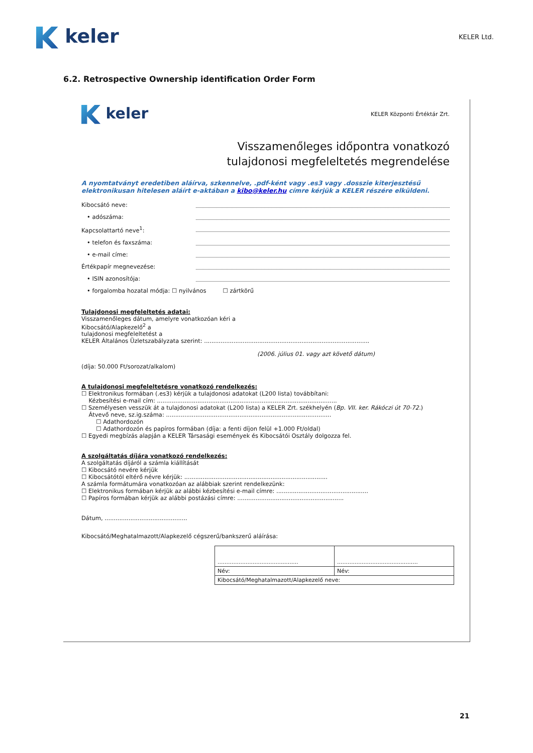keler
KELER Ltd.
6.2. Retrospective Ownership identification Order Form
keler
KELER Központi Értéktár Zrt.
Visszamenőleges időpontra vonatkozó
tulajdonosi megfeleltetés megrendelése
A nyomtatványt eredetiben aláírva, szkennelve, .pdf-ként vagy .es3 vagy .dosszie kiterjesztésű elektronikusan hitelesen aláírt e-aktában a kibo@keler.hu címre kérjük a KELER részére elküldeni.
Kibocsátó neve:
• adószáma:
Kapcsolattartó neve<sup>1</sup>:
• telefon és faxszáma:
• e-mail címe:
Értékpapír megnevezése:
• ISIN azonosítója:
• forgalomba hozatal módja: ☐ nyilvános ☐ zártkörű
Tulajdonosi megfeleltetés adatai:
Visszamenőleges dátum, amelyre vonatkozóan kéri a
Kibocsátó/Alapkezelő<sup>2</sup> a
tulajdonosi megfeleltetést a
KELER Általános Üzletszabályzata szerint: ..........................................................................................
(2006. július 01. vagy azt követő dátum)
(díja: 50.000 Ft/sorozat/alkalom)
A tulajdonosi megfeleltetésre vonatkozó rendelkezés:
☐ Elektronikus formában (.es3) kérjük a tulajdonosi adatokat (L200 lista) továbbítani:
Kézbesítési e-mail cím: ..................................................................................................
☐ Személyesen vesszük át a tulajdonosi adatokat (L200 lista) a KELER Zrt. székhelyén (Bp. VII. ker. Rákóczi út 70-72.)
Átvevő neve, sz.ig.száma: ..........................................................................................
☐ Adathordozón
☐ Adathordozón és papíros formában (díja: a fenti díjon felül +1.000 Ft/oldal)
☐ Egyedi megbízás alapján a KELER Társasági események és Kibocsátói Osztály dolgozza fel.
A szolgáltatás díjára vonatkozó rendelkezés:
A szolgáltatás díjáról a számla kiállítását
☐ Kibocsátó nevére kérjük
☐ Kibocsátótól eltérő névre kérjük: ..............................................................................
A számla formátumára vonatkozóan az alábbiak szerint rendelkezünk:
☐ Elektronikus formában kérjük az alábbi kézbesítési e-mail címre: ..................................................
☐ Papíros formában kérjük az alábbi postázási címre: ..........................................................
Dátum, .............................................
Kibocsátó/Meghatalmazott/Alapkezelő cégszerű/bankszerű aláírása:
| .............................................. | .............................................. |
| Név: | Név: |
| Kibocsátó/Meghatalmazott/Alapkezelő neve: | |
21